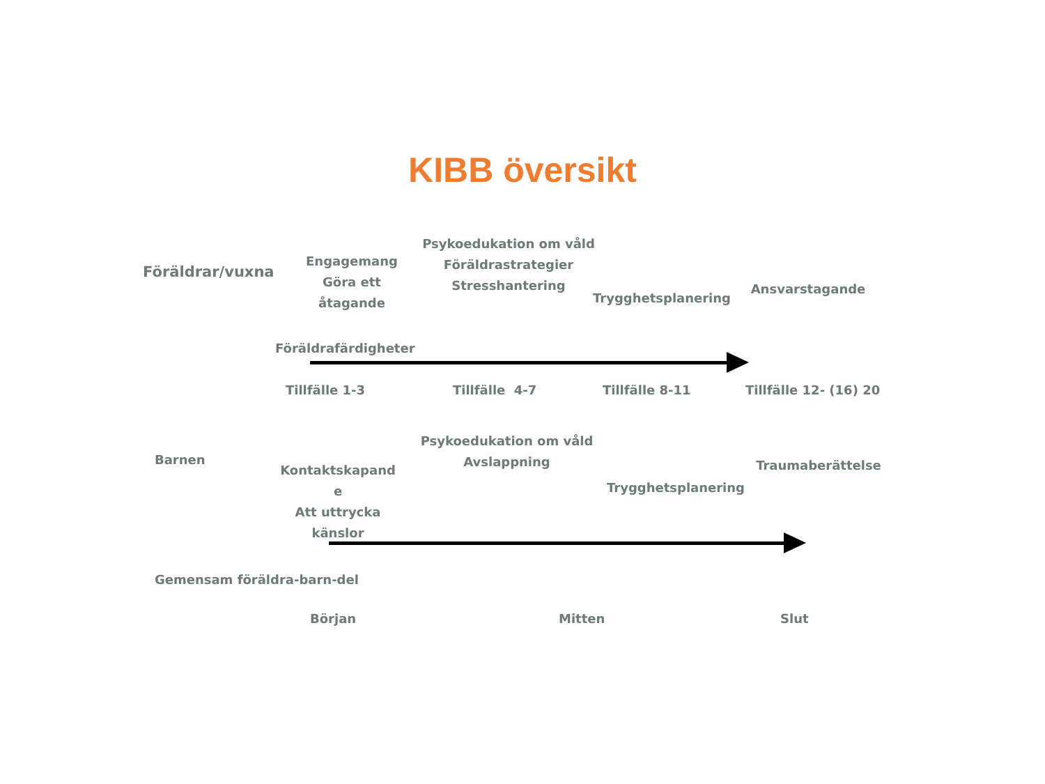KIBB översikt
Föräldrar/vuxna
Engagemang
Göra ett
åtagande
Psykoedukation om våld
Föräldrastrategier
Stresshantering
Trygghetsplanering
Ansvarstagande
Föräldrafärdigheter
Tillfälle 1-3 Tillfälle 4-7 Tillfälle 8-11 Tillfälle 12- (16) 20
Barnen
Kontaktskapand
e
Att uttrycka
känslor
Psykoedukation om våld
Avslappning
Trygghetsplanering
Traumaberättelse
Gemensam föräldra-barn-del
Början Mitten Slut